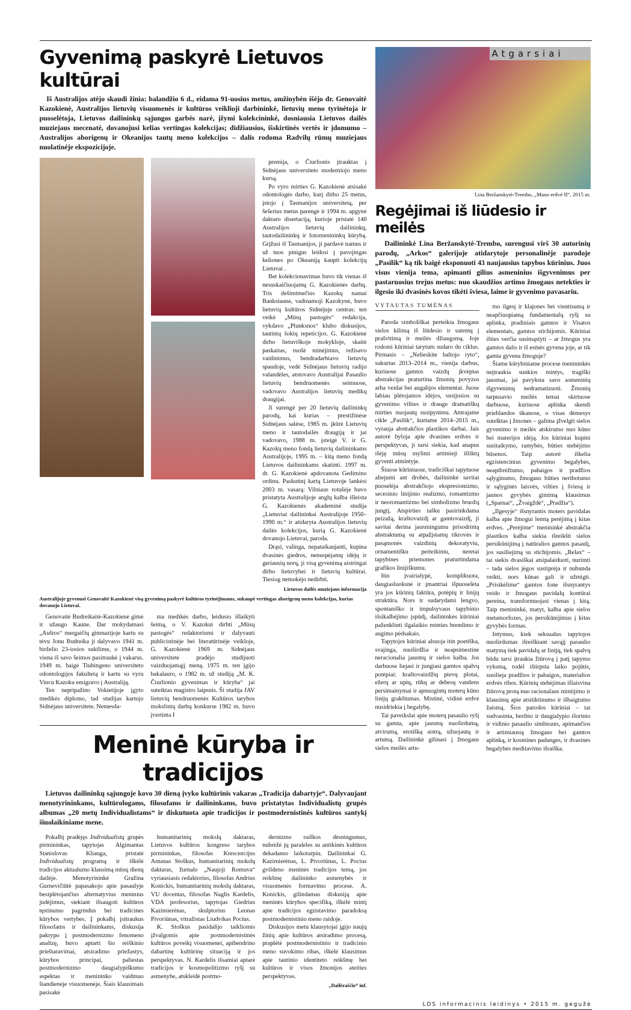Gyvenimą paskyrė Lietuvos kultūrai
Iš Australijos atėjo skaudi žinia: balandžio 6 d., eidama 91-uosius metus, amžinybėn išėjo dr. Genovaitė Kazokienė, Australijos lietuvių visuomenės ir kultūros veiklioji darbininkė, lietuvių meno tyrinėtoja ir puoselėtoja, Lietuvos dailininkų sąjungos garbės narė, įžymi kolekcininkė, dosniausia Lietuvos dailės muziejaus mecenatė, dovanojusi kelias vertingas kolekcijas; didžiausios, išskirtinės vertės ir įdomumo – Australijos aborigenų ir Okeanijos tautų meno kolekcijos – dalis rodoma Radvilų rūmų muziejaus nuolatinėje ekspozicijoje.
premija, o Čiurlionis įtrauktas į Sidnėjaus universiteto moderniojo meno kursą.
Po vyro mirties G. Kazokienė atsisakė odontologės darbo, kurį dirbo 25 metus, įstojo į Tasmanijos universitetą, per šešerius metus parengė ir 1994 m. apgynė daktaro disertaciją, kurioje pristatė 140 Australijos lietuvių dailininkų, tautodailininkų ir fotomenininkų kūrybą. Grįžusi iš Tasmanijos, ji pardavė namus ir už tuos pinigus leidosi į pavojingas keliones po Okeaniją kaupti kolekcijų Lietuvai .
Bet kolekcionavimas buvo tik vienas iš nesuskaičiuojamų G. Kazokienės darbų. Tris dešimtmečius Kazokų namai Bankstaune, vadinamoji Kazokynė, buvo lietuvių kultūros Sidnėjuje centras: ten veikė „Mūsų pastogės“ redakcija, vykdavo „Plunksnos“ klubo diskusijos, tautinių šokių repeticijos. G. Kazokienė dirbo lietuviškoje mokykloje, skaitė paskaitas, ruošė minėjimus, režisavo vaidinimus, bendradarbiavo lietuvių spaudoje, vedė Sidnėjaus lietuvių radijo valandėles, atstovavo Australijai Pasaulio lietuvių bendruomenės seimuose, vadovavo Australijos lietuvių medikų draugijai.
Ji surengė per 20 lietuvių dailininkų parodų, kai kurias – prestižinėse Sidnėjaus salėse, 1985 m. įkūrė Lietuvių meno ir tautodailės draugiją ir jai vadovavo, 1988 m. įsteigė V. ir G. Kazokų meno fondą lietuvių dailininkams Australijoje, 1995 m. – kitą meno fondą Lietuvos dailininkams skatinti. 1997 m. dr. G. Kazokienė apdovanota Gedimino ordinu. Paskutinį kartą Lietuvoje lankėsi 2003 m. vasarą: Vilniaus rotušėje buvo pristatyta Australijoje anglų kalba išleista G. Kazokienės akademinė studija „Lietuviai dailininkai Australijoje 1950–1990 m.“ ir atidaryta Australijos lietuvių dailės kolekcijos, kurią G. Kazokienė dovanojo Lietuvai, paroda.
Drąsi, valinga, nepataikaujanti, kupina dvasinės giedros, nenuspėjamų idėjų ir geriausių norų, ji visą gyvenimą aistringai dirbo lietuvybei ir lietuvių kultūrai. Tiesiog nemokėjo nedirbti.
Lietuvos dailės muziejaus informacija
Australijoje gyvenusi Genovaitė Kazokienė visą gyvenimą paskyrė kultūros tyrinėjimams, sukaupė vertingas aborigenų meno kolekcijas, kurias dovanojo Lietuvai.
Genovaitė Budreikaitė-Kazokienė gimė ir užaugo Kaune. Dar mokydamasi „Aušros“ mergaičių gimnazijoje kartu su tėvu Jonu Budreika ji dalyvavo 1941 m. birželio 23-iosios sukilime, o 1944 m. viena iš savo šeimos pasitraukė į vakarus. 1949 m. baigė Tiubingeno universiteto odontologijos fakultetą ir kartu su vyru Vincu Kazoku emigravo į Australiją.
Ten nepripažino Vokietijoje įgyto medikės diplomo, tad studijas kartojo Sidnėjaus universitete. Nemesda-
ma medikės darbo, leidusio išlaikyti šeimą, o V. Kazokui dirbti „Mūsų pastogės“ redaktoriumi ir dalyvauti publicistinėje bei literatūrinėje veikloje, G. Kazokienė 1969 m. Sidnėjaus universitete pradėjo studijuoti vaizduojamąjį meną. 1975 m. ten įgijo bakalauro, o 1982 m. už studiją „M. K. Čiurlionio gyvenimas ir kūryba“ jai suteiktas magistro laipsnis. Ši studija JAV lietuvių bendruomenės Kultūros tarybos mokslinių darbų konkurse 1982 m. buvo įvertinta I
Meninė kūryba ir tradicijos
Lietuvos dailininkų sąjungoje kovo 30 dieną įvyko kultūrinis vakaras „Tradicija dabartyje“. Dalyvaujant menotyrininkams, kultūrologams, filosofams ir dailininkams, buvo pristatytas Individualistų grupės albumas „20 metų Individualistams“ ir diskutuota apie tradicijos ir postmodernistinės kultūros santykį šiuolaikiniame mene.
Pokalbį pradėjęs Individualistų grupės pirmininkas, tapytojas Algimantas Stanislovas Kliauga, pristatė Individualistų programą ir iškėlė tradicijos aktualumo klausimą mūsų dienų dailėje. Menotyrininkė Gražina Gurnevičiūtė papasakojo apie pasaulyje besiplėtojančius alternatyvius meninius judėjimus, siekiant išsaugoti kultūros tęstinumo pagrindus bei tradicines kūrybos vertybes. Į pokalbį įsitraukus filosofams ir dailininkams, diskusija pakrypo į postmodernizmo fenomeno analizę, buvo aptarti šio reiškinio prieštaravimai, atsiradimo priežastys, kūrybos principai, paliestas postmodernizmo daugialypiškumo aspektas ir menininko vaidmuo šiandienėje visuomenėje. Šiais klausimais pasisakė
humanitarinių mokslų daktaras, Lietuvos kultūros kongreso tarybos pirmininkas, filosofas Krescencijus Antanas Stoškus, humanitarinių mokslų daktaras, žurnalo „Naujoji Romuva“ vyriausiasis redaktorius, filosofas Andrius Konickis, humanitarinių mokslų daktaras, VU docentas, filosofas Naglis Kardelis, VDA profesorius, tapytojas Giedrius Kazimierėnas, skulptorius Leonas Pivoriūnas, vitražistas Liudvikas Pocius.
K. Stoškus pasidalijo taikliomis įžvalgomis apie postmodernistinės kultūros poveikį visuomenei, apibendrino dabartinę kultūrinę situaciją ir jos perspektyvas. N. Kardelis išsamiai aptarė tradicijos ir kosmopolitizmo ryšį su asmenybe, atskleidė postmo-
dernizmo raiškos dėsningumus, nubrėžė jų paraleles su antikinės kultūros dekadanso laikotarpiu. Dailininkai G. Kazimierėnas, L. Pivoriūnas, L. Pocius gvildeno meninės tradicijos temą, jos reikšmę dailininko asmenybės ir visuomenės formavimo procese. A. Konickis, gilindamas diskusiją apie meninės kūrybos specifiką, iškėlė mintį apie tradicijos egzistavimo paradoksą postmodernistinio meno raidoje.
Diskusijos metu klausytojai įgijo naujų žinių apie kultūros atsiradimo procesą, praplėtė postmodernistinio ir tradicinio meno suvokimo ribas, iškėlė klausimus apie tautinio identiteto reikšmę bei kultūros ir visos žmonijos ateities perspektyvas.
„Dailėraščio“ inf.
Atgarsiai
Lina Beržanskytė-Trembo, „Mano erdvė II“, 2015 m.
Regėjimai iš liūdesio ir meilės
Dailininkė Lina Beržanskytė-Trembo, surengusi virš 30 autorinių parodų, „Arkos“ galerijoje atidarytoje personalinėje parodoje „Pasilik“ ką tik baigė eksponuoti 43 naujausius tapybos kūrinius. Juos visus vienija tema, apimanti gilius asmeninius išgyvenimus per pastaruosius trejus metus: nuo skaudžios artimo žmogaus netekties ir ilgesio iki dvasinės kovos tikėti šviesa, laime ir gyvenimo pavasariu.
VYTAUTAS TUMĖNAS
Paroda simboliškai perteikia žmogaus sielos kilimą iš liūdesio ir sutemų į prašvitimą ir meilės džiaugsmą. Joje rodomi kūriniai tarytum sudaro du ciklus. Pirmasis – „Nelieskite baltojo ryto“, sukurtas 2013–2014 m., vienija darbus, kuriuose gamtos vaizdų įkvėptas abstrakcijas praturtina žmonių povyzos arba veidai bei augalijos elementai. Juose labiau plėtojamos idėjos, susijusios su gyvenimo vilties ir drauge dramatiškų mirties nuojautų susipynimu. Antrajame cikle „Pasilik“, kurtame 2014–2015 m., vyrauja abstrakčios plastikos darbai. Jais autorė byloja apie dvasines erdves ir perspektyvas, ji tarsi siekia, kad anapus išėję mūsų mylimi artimieji išliktų gyventi atmintyje.
Šiuose kūriniuose, tradiciškai tapytuose aliejumi ant drobės, dailininkė savitai puoselėja abstrakčiojo ekspresionizmo, secesinio linijinio realizmo, romantizmo ir neoromantizmo bei simbolizmo bruožų jungtį. Atspirties tašku pasirinkdama peizažą, kraštovaizdį ar gamtovaizdį, ji savitai derina jausmingumu prisodrintą abstraktumą su atpažįstamų tikrovės ir pasąmonės vaizdinių dekoratyviu, ornamentišku perteikimu, neretai tapybines priemones praturtindama grafikos linijiškumu.
Itin įvairialypė, komplikuota, daugiasluoksnė ir įmantriai išpuoselėta yra jos kūrinių faktūra, potėpių ir linijų struktūra. Nors ir sudarydami lengvo, spontaniško ir impulsyvaus tapybinio išsikalbėjimo įspūdį, dailininkės kūriniai paženklinti ilgalaikio minties brendimo ir augimo pėdsakais.
Tapytojos kūriniai alsuoja itin poetiška, svajinga, nuoširdžia ir neapsimestine neracionalia jausmų ir sielos kalba. Jos darbuose liejasi ir jungiasi gamtos spalvų potėpiai: kraštovaizdžių pievų plotai, ežerų ar upių, rūkų ar debesų vandens persimainymai ir apnuogintų moterų kūno linijų grakštumas. Mistinė, vidinė erdvė nusidriekia į begalybę.
Tai paveikslai apie moterų pasaulio ryšį su gamta, apie jausmų nuoširdumą, atvirumą, erotišką aistrą, užuojautą ir artumą. Dailininkė gilinasi į žmogaus sielos meilės artu-
mo ilgesį ir klajones bei vientisumą ir neapčiuopiamą fundamentalų ryšį su aplinka, pradiniais gamtos ir Visatos elementais, gamtos stichijomis. Kūriniai išties verčia susimąstyti – ar žmogus yra gamtos dalis ir iš esmės gyvena joje, ar tik gamta gyvena žmoguje?
Šiame kūrybiniame procese menininkės neįtraukia sunkios mintys, tragiški jausmai, jai pavyksta savo asmeninių išgyvenimų nedramatizuoti. Žmonių tarpusavio meilės temai skirtuose darbuose, kuriuose aplinka skendi prieblandos ūkanose, o visas dėmesys sutelktas į žmones – galima įžvelgti sielos gyvenimo ir meilės atskirumo nuo kūno bei materijos idėją. Jos kūriniai kupini susitaikymo, ramybės, būties stebėjimo būsenos. Taip autorė iškelia egzistencinius gyvenimo begalybės, neapibrėžtumo, pabaigos ir pradžios sąlyginumo, žmogaus būties neribotumo ir sąlyginės laisvės, vilties į šviesą ir jaunos gyvybės gimimą klausimus („Sparnai“, „Žvaigždė“, „Pradžia“).
„Ilgesyje“ išsnyrantis moters pavidalas kalba apie žmogui lemtą perėjimą į kitas erdves. „Perėjime“ menininkė abstrakčia plastikos kalba siekia išreikšti sielos persikūnijimą į natūralios gamtos pasaulį, jos susiliejimą su stichijomis. „Relax“ – tai siekis dvasiškai atsipalaiduoti, nurimti – tada sielos jėgos sustiprėja ir nubunda veikti, nors kūnas gali ir užmigti. „Prisikėlime“ gamtos fone išsnyrantys veido ir žmogaus pavidalų kontūrai pereina, transformuojasi vienas į kitą. Taip menininkė, matyt, kalba apie sielos metamorfozes, jos persikūnijimus į kitas gyvybės formas.
Intymus, kiek seksualus tapytojos nuoširdumas išreiškiant savąjį pasaulio matymą tiek pavidalų ar linijų, tiek spalvų būdu tarsi įtraukia žiūrovą į patį tapymo vyksmą, todėl ištirpsta laiko pojūtis, susilieja pradžios ir pabaigos, materialios erdvės ribos. Kūrinių stebėjimas išlaisvina žiūrovą protą nuo racionalaus mintijimo ir klausimų apie atsitiktinumo ir išbaigtumo žaismą. Šios parodos kūriniai – tai sudvasinta, beribio ir daugialypio išorinio ir vidinio pasaulio simbiozės, apimančios ir artimiausią žmogaus bei gamtos aplinką, ir kosmines padanges, ir dvasinės begalybės meditavimo išraiška.
LDS informacinis leidinys • 2015 m. gegužė